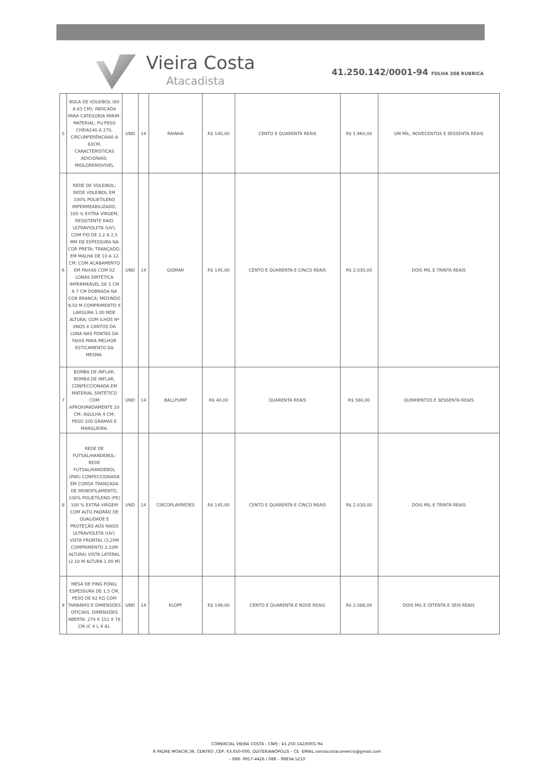Vieira Costa
Atacadista
41.250.142/0001-94 FOLHA 308 RUBRICA
| 5 | BOLA DE VOLEIBOL (60 A 63 CM); INDICADA PARA CATEGORIA MIRIM. MATERIAL: PU.PESO CHEIA240 A 270, CIRCUNFERÊNCIA60 A 63CM, CARACTERISTICAS ADICIONAIS: MIOLOREMOVÍVEL | UND | 14 | RAINHA | R$ 140,00 | CENTO E QUARENTA REAIS | R$ 1.960,00 | UM MIL, NOVECENTOS E SESSENTA REAIS |
| 6 | REDE DE VOLEIBOL; REDE VOLEIBOL EM 100% POLIETILENO IMPERMEABILIZADO, 100 % EXTRA VIRGEM, RESISTENTE RAIO ULTRAVIOLETA (UV); COM FIO DE 2,2 A 2,5 MM DE ESPESSURA NA COR PRETA; TRANÇADO, EM MALHA DE 10 A 12 CM; COM ACABAMENTO EM FAIXAS COM 02 LONAS SINTÉTICA IMPERMEÁVEL DE 5 CM A 7 CM DOBRADA NA COR BRANCA; MEDINDO 9,50 M COMPRIMENTO X LARGURA 1,00 MDE ALTURA; COM ILHÓS Nº 0NOS 4 CANTOS DA LONA NAS PONTAS DA FAIXA PARA MELHOR ESTICAMENTO DA MESMA. | UND | 14 | GISMAR | R$ 145,00 | CENTO E QUARENTA E CINCO REAIS | R$ 2.030,00 | DOIS MIL E TRINTA REAIS |
| 7 | BOMBA DE INFLAR; BOMBA DE INFLAR, CONFECCIONADA EM MATERIAL SINTÉTICO COM APROXIMADAMENTE 20 CM; AGULHA 4 CM; PESO 100 GRAMAS E MANGUEIRA. | UND | 14 | BALLPUMP | R$ 40,00 | QUARENTA REAIS | R$ 560,00 | QUINHENTOS E SESSENTA REAIS |
| 8 | REDE DE FUTSAL/HANDEBOL; REDE FUTSAL/HANDEBOL (PAR) CONFECCIONADA EM CORDA TRANÇADA DE MONOFILAMENTO, 100% POLIETILENO (PE) 100 % EXTRA VIRGEM COM ALTO PADRÃO DE QUALIDADE E PROTEÇÃO AOS RAIOS ULTRAVIOLETA (UV). VISTA FRONTAL (3,20M COMPRIMENTO 2,10M ALTURA) VISTA LATERAL (2,10 M ALTURA 1,00 M) | UND | 14 | CIRCOPLAYREDES | R$ 145,00 | CENTO E QUARENTA E CINCO REAIS | R$ 2.030,00 | DOIS MIL E TRINTA REAIS |
| 9 | MESA DE PING PONG; ESPESSURA DE 1,5 CM, PESO DE 62 KG COM TAMANHO E DIMENSÕES OFICIAIS. DIMENSÕES ABERTA: 274 X 152 X 76 CM (C X L X A). | UND | 14 | KLOPF | R$ 149,00 | CENTO E QUARENTA E NOVE REAIS | R$ 2.086,00 | DOIS MIL E OITENTA E SEIS REAIS |
COMERCIAL VIEIRA COSTA - CNPJ : 41.250.142/0001-94
R PADRE MOACIR,39, CENTRO ,CEP: 63.650-000, QUITERIANÓPOLIS – CE -EMAIL:vieiracostacomercio@gmail.com
– 088- 9917-4426 / 088 – 99834-5210